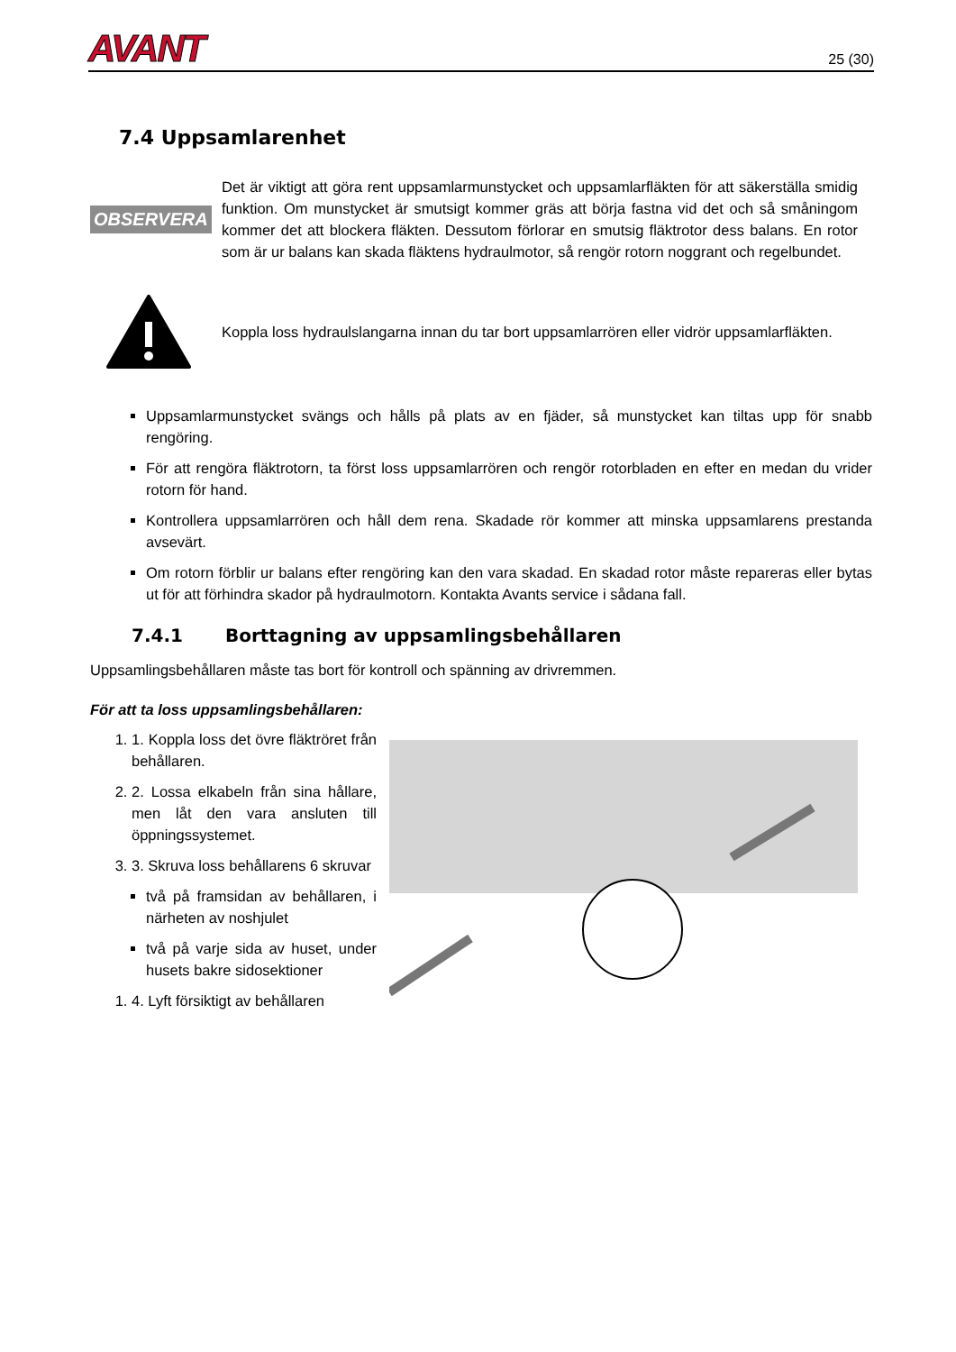AVANT
25 (30)
7.4 Uppsamlarenhet
OBSERVERA
Det är viktigt att göra rent uppsamlarmunstycket och uppsamlarfläkten för att säkerställa smidig funktion. Om munstycket är smutsigt kommer gräs att börja fastna vid det och så småningom kommer det att blockera fläkten. Dessutom förlorar en smutsig fläktrotor dess balans. En rotor som är ur balans kan skada fläktens hydraulmotor, så rengör rotorn noggrant och regelbundet.
Koppla loss hydraulslangarna innan du tar bort uppsamlarrören eller vidrör uppsamlarfläkten.
Uppsamlarmunstycket svängs och hålls på plats av en fjäder, så munstycket kan tiltas upp för snabb rengöring.
För att rengöra fläktrotorn, ta först loss uppsamlarrören och rengör rotorbladen en efter en medan du vrider rotorn för hand.
Kontrollera uppsamlarrören och håll dem rena. Skadade rör kommer att minska uppsamlarens prestanda avsevärt.
Om rotorn förblir ur balans efter rengöring kan den vara skadad. En skadad rotor måste repareras eller bytas ut för att förhindra skador på hydraulmotorn. Kontakta Avants service i sådana fall.
7.4.1 Borttagning av uppsamlingsbehållaren
Uppsamlingsbehållaren måste tas bort för kontroll och spänning av drivremmen.
För att ta loss uppsamlingsbehållaren:
1. 1. Koppla loss det övre fläktröret från behållaren.
2. 2. Lossa elkabeln från sina hållare, men låt den vara ansluten till öppningssystemet.
3. 3. Skruva loss behållarens 6 skruvar
två på framsidan av behållaren, i närheten av noshjulet
två på varje sida av huset, under husets bakre sidosektioner
1. 4. Lyft försiktigt av behållaren